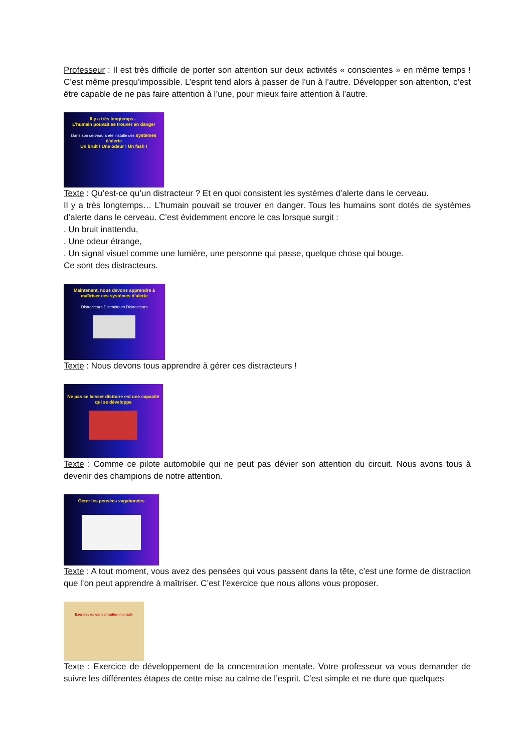Professeur : Il est très difficile de porter son attention sur deux activités « conscientes » en même temps ! C’est même presqu’impossible. L’esprit tend alors à passer de l’un à l’autre. Développer son attention, c’est être capable de ne pas faire attention à l’une, pour mieux faire attention à l’autre.
Il y a très longtemps…
L’humain pouvait se trouver en danger
Dans son cerveau a été installé des systèmes d’alerte
Un bruit ! Une odeur ! Un fash !
Texte : Qu’est-ce qu’un distracteur ? Et en quoi consistent les systèmes d’alerte dans le cerveau.
Il y a très longtemps… L’humain pouvait se trouver en danger. Tous les humains sont dotés de systèmes d’alerte dans le cerveau. C’est évidemment encore le cas lorsque surgit :
. Un bruit inattendu,
. Une odeur étrange,
. Un signal visuel comme une lumière, une personne qui passe, quelque chose qui bouge.
Ce sont des distracteurs.
Maintenant, nous devons apprendre à maîtriser ces systèmes d’alerte
Distracteurs Distracteurs Distracteurs
Texte : Nous devons tous apprendre à gérer ces distracteurs !
Ne pas se laisser distraire est une capacité qui se développe
Texte : Comme ce pilote automobile qui ne peut pas dévier son attention du circuit. Nous avons tous à devenir des champions de notre attention.
Gérer les pensées vagabondes
Texte : A tout moment, vous avez des pensées qui vous passent dans la tête, c’est une forme de distraction que l’on peut apprendre à maîtriser. C’est l’exercice que nous allons vous proposer.
Exercice de concentration mentale
Texte : Exercice de développement de la concentration mentale. Votre professeur va vous demander de suivre les différentes étapes de cette mise au calme de l’esprit. C’est simple et ne dure que quelques